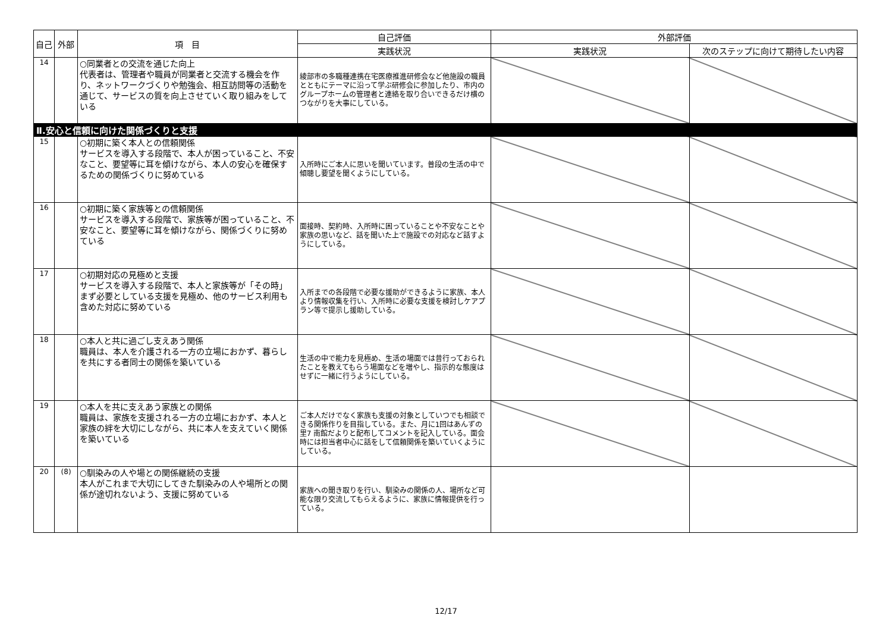| 自己 | 外部 | 項 目 | 自己評価 | 外部評価 | |
| --- | --- | --- | --- | --- | --- |
| | | | 実践状況 | 実践状況 | 次のステップに向けて期待したい内容 |
| 14 | | ○同業者との交流を通じた向上 代表者は、管理者や職員が同業者と交流する機会を作り、ネットワークづくりや勉強会、相互訪問等の活動を通じて、サービスの質を向上させていく取り組みをしている | 綾部市の多職種連携在宅医療推進研修会など他施設の職員とともにテーマに沿って学ぶ研修会に参加したり、市内のグループホームの管理者と連絡を取り合いできるだけ横のつながりを大事にしている。 | | |
| Ⅱ.安心と信頼に向けた関係づくりと支援 | | | | | |
| 15 | | ○初期に築く本人との信頼関係 サービスを導入する段階で、本人が困っていること、不安なこと、要望等に耳を傾けながら、本人の安心を確保するための関係づくりに努めている | 入所時にご本人に思いを聞いています。普段の生活の中で傾聴し要望を聞くようにしている。 | | |
| 16 | | ○初期に築く家族等との信頼関係 サービスを導入する段階で、家族等が困っていること、不安なこと、要望等に耳を傾けながら、関係づくりに努めている | 面接時、契約時、入所時に困っていることや不安なことや家族の思いなど、話を聞いた上で施設での対応など話すようにしている。 | | |
| 17 | | ○初期対応の見極めと支援 サービスを導入する段階で、本人と家族等が「その時」まず必要としている支援を見極め、他のサービス利用も含めた対応に努めている | 入所までの各段階で必要な援助ができるように家族、本人より情報収集を行い、入所時に必要な支援を検討しケアプラン等で提示し援助している。 | | |
| 18 | | ○本人と共に過ごし支えあう関係 職員は、本人を介護される一方の立場におかず、暮らしを共にする者同士の関係を築いている | 生活の中で能力を見極め、生活の場面では昔行っておられたことを教えてもらう場面などを増やし、指示的な態度はせずに一緒に行うようにしている。 | | |
| 19 | | ○本人を共に支えあう家族との関係 職員は、家族を支援される一方の立場におかず、本人と家族の絆を大切にしながら、共に本人を支えていく関係を築いている | ご本人だけでなく家族も支援の対象としていつでも相談できる関係作りを目指している。また、月に1回はあんずの里7 南館だよりと配布してコメントを記入している。面会時には担当者中心に話をして信頼関係を築いていくようにしている。 | | |
| 20 | (8) | ○馴染みの人や場との関係継続の支援 本人がこれまで大切にしてきた馴染みの人や場所との関係が途切れないよう、支援に努めている | 家族への聞き取りを行い、馴染みの関係の人、場所など可能な限り交流してもらえるように、家族に情報提供を行っている。 | | |
12/17